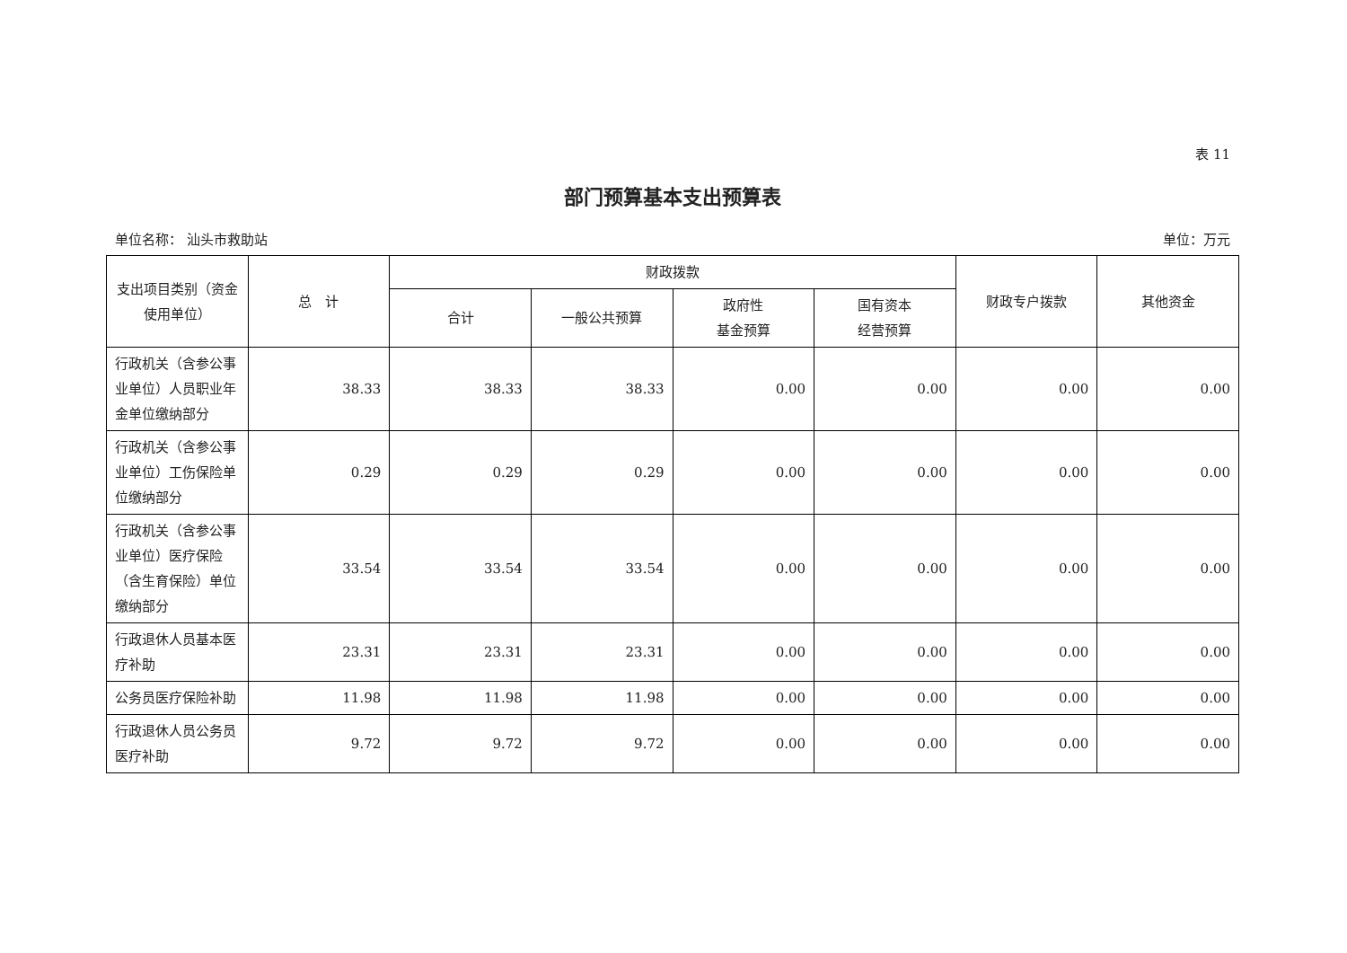表 11
部门预算基本支出预算表
单位名称： 汕头市救助站 单位：万元
| 支出项目类别（资金使用单位） | 总 计 | 财政拨款 | | | | 财政专户拨款 | 其他资金 |
| --- | --- | --- | --- | --- | --- | --- | --- |
| | | 合计 | 一般公共预算 | 政府性 基金预算 | 国有资本 经营预算 | | |
| 行政机关（含参公事业单位）人员职业年金单位缴纳部分 | 38.33 | 38.33 | 38.33 | 0.00 | 0.00 | 0.00 | 0.00 |
| 行政机关（含参公事业单位）工伤保险单位缴纳部分 | 0.29 | 0.29 | 0.29 | 0.00 | 0.00 | 0.00 | 0.00 |
| 行政机关（含参公事业单位）医疗保险（含生育保险）单位缴纳部分 | 33.54 | 33.54 | 33.54 | 0.00 | 0.00 | 0.00 | 0.00 |
| 行政退休人员基本医疗补助 | 23.31 | 23.31 | 23.31 | 0.00 | 0.00 | 0.00 | 0.00 |
| 公务员医疗保险补助 | 11.98 | 11.98 | 11.98 | 0.00 | 0.00 | 0.00 | 0.00 |
| 行政退休人员公务员医疗补助 | 9.72 | 9.72 | 9.72 | 0.00 | 0.00 | 0.00 | 0.00 |